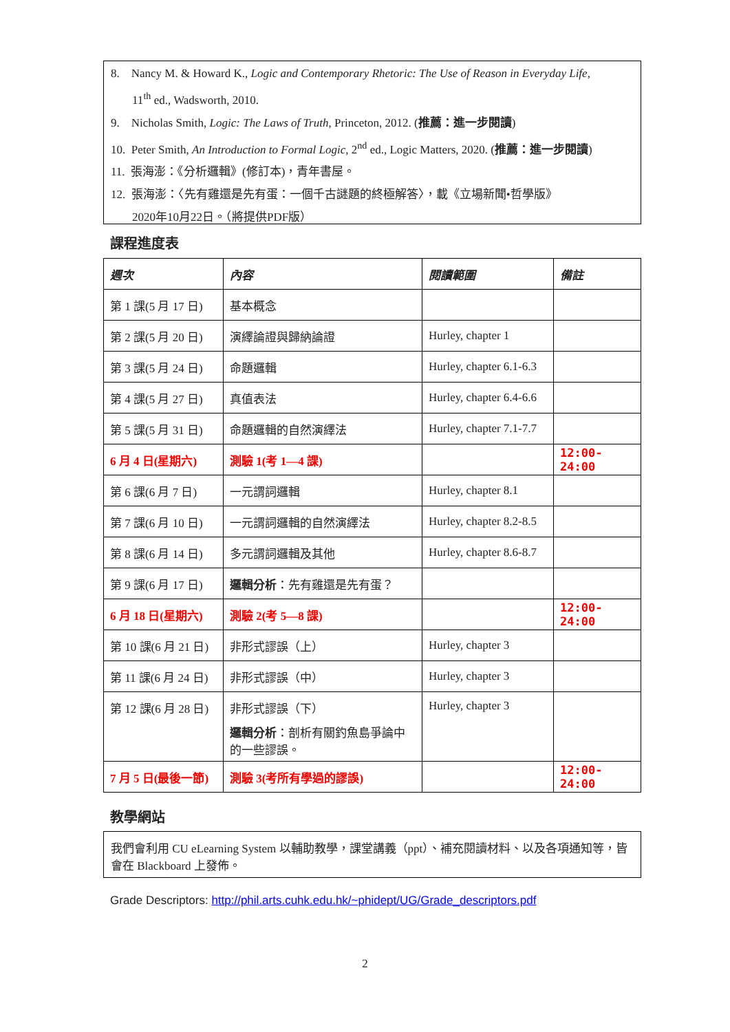8. Nancy M. & Howard K., Logic and Contemporary Rhetoric: The Use of Reason in Everyday Life,
11<sup>th</sup> ed., Wadsworth, 2010.
9. Nicholas Smith, Logic: The Laws of Truth, Princeton, 2012. (推薦：進一步閱讀)
10. Peter Smith, An Introduction to Formal Logic, 2<sup>nd</sup> ed., Logic Matters, 2020. (推薦：進一步閱讀)
11. 張海澎：《分析邏輯》(修訂本)，青年書屋。
12. 張海澎：〈先有雞還是先有蛋：一個千古謎題的終極解答〉，載《立場新聞•哲學版》
2020年10月22日。（將提供PDF版）
課程進度表
| 週次 | 內容 | 閱讀範圍 | 備註 |
| --- | --- | --- | --- |
| 第 1 課(5 月 17 日) | 基本概念 | | |
| 第 2 課(5 月 20 日) | 演繹論證與歸納論證 | Hurley, chapter 1 | |
| 第 3 課(5 月 24 日) | 命題邏輯 | Hurley, chapter 6.1-6.3 | |
| 第 4 課(5 月 27 日) | 真值表法 | Hurley, chapter 6.4-6.6 | |
| 第 5 課(5 月 31 日) | 命題邏輯的自然演繹法 | Hurley, chapter 7.1-7.7 | |
| 6 月 4 日(星期六) | 測驗 1(考 1—4 課) | | 12:00-24:00 |
| 第 6 課(6 月 7 日) | 一元謂詞邏輯 | Hurley, chapter 8.1 | |
| 第 7 課(6 月 10 日) | 一元謂詞邏輯的自然演繹法 | Hurley, chapter 8.2-8.5 | |
| 第 8 課(6 月 14 日) | 多元謂詞邏輯及其他 | Hurley, chapter 8.6-8.7 | |
| 第 9 課(6 月 17 日) | 邏輯分析 ：先有雞還是先有蛋？ | | |
| 6 月 18 日(星期六) | 測驗 2(考 5—8 課) | | 12:00-24:00 |
| 第 10 課(6 月 21 日) | 非形式謬誤（上） | Hurley, chapter 3 | |
| 第 11 課(6 月 24 日) | 非形式謬誤（中） | Hurley, chapter 3 | |
| 第 12 課(6 月 28 日) | 非形式謬誤（下） 邏輯分析 ：剖析有關釣魚島爭論中的一些謬誤。 | Hurley, chapter 3 | |
| 7 月 5 日(最後一節) | 測驗 3(考所有學過的謬誤) | | 12:00-24:00 |
教學網站
我們會利用 CU eLearning System 以輔助教學，課堂講義（ppt）、補充閱讀材料、以及各項通知等，皆會在 Blackboard 上發佈。
Grade Descriptors: http://phil.arts.cuhk.edu.hk/~phidept/UG/Grade_descriptors.pdf
2